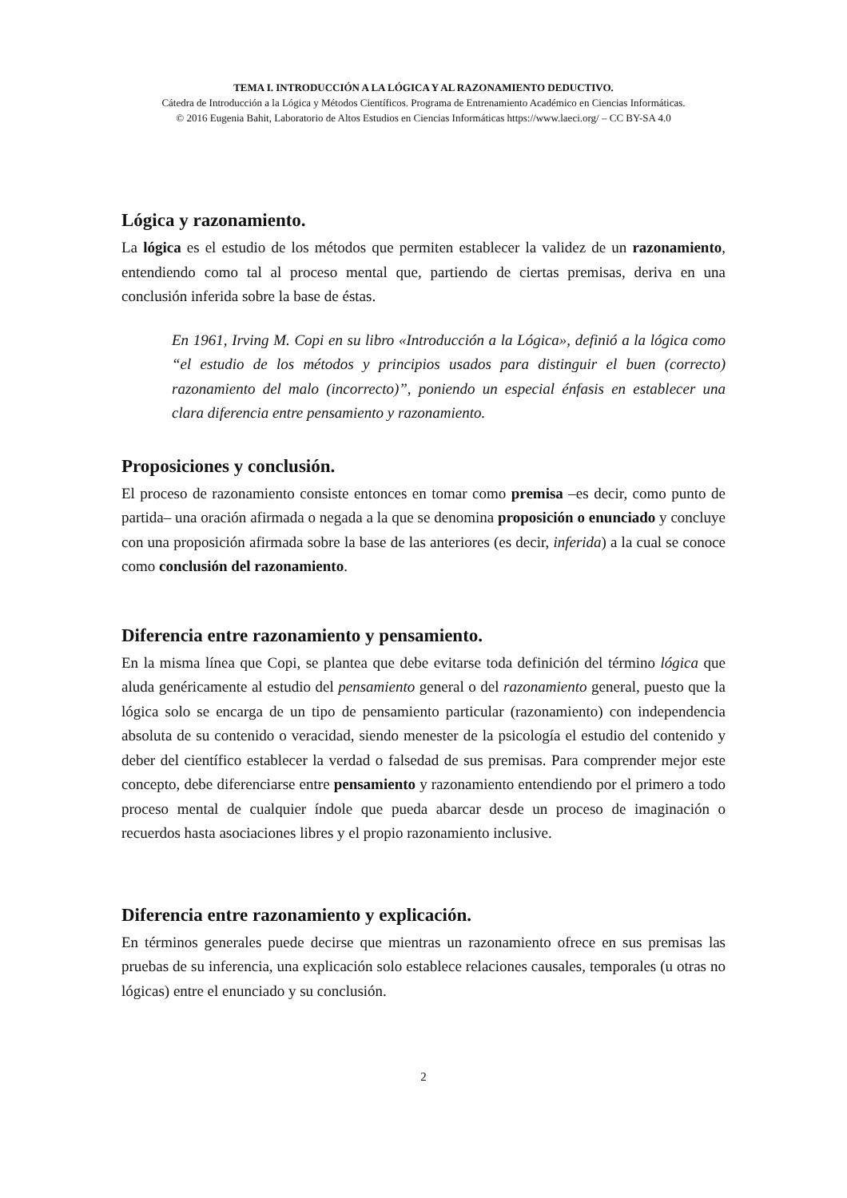TEMA I. INTRODUCCIÓN A LA LÓGICA Y AL RAZONAMIENTO DEDUCTIVO.
Cátedra de Introducción a la Lógica y Métodos Científicos. Programa de Entrenamiento Académico en Ciencias Informáticas.
© 2016 Eugenia Bahit, Laboratorio de Altos Estudios en Ciencias Informáticas https://www.laeci.org/ – CC BY-SA 4.0
Lógica y razonamiento.
La lógica es el estudio de los métodos que permiten establecer la validez de un razonamiento, entendiendo como tal al proceso mental que, partiendo de ciertas premisas, deriva en una conclusión inferida sobre la base de éstas.
En 1961, Irving M. Copi en su libro «Introducción a la Lógica», definió a la lógica como “el estudio de los métodos y principios usados para distinguir el buen (correcto) razonamiento del malo (incorrecto)”, poniendo un especial énfasis en establecer una clara diferencia entre pensamiento y razonamiento.
Proposiciones y conclusión.
El proceso de razonamiento consiste entonces en tomar como premisa –es decir, como punto de partida– una oración afirmada o negada a la que se denomina proposición o enunciado y concluye con una proposición afirmada sobre la base de las anteriores (es decir, inferida) a la cual se conoce como conclusión del razonamiento.
Diferencia entre razonamiento y pensamiento.
En la misma línea que Copi, se plantea que debe evitarse toda definición del término lógica que aluda genéricamente al estudio del pensamiento general o del razonamiento general, puesto que la lógica solo se encarga de un tipo de pensamiento particular (razonamiento) con independencia absoluta de su contenido o veracidad, siendo menester de la psicología el estudio del contenido y deber del científico establecer la verdad o falsedad de sus premisas. Para comprender mejor este concepto, debe diferenciarse entre pensamiento y razonamiento entendiendo por el primero a todo proceso mental de cualquier índole que pueda abarcar desde un proceso de imaginación o recuerdos hasta asociaciones libres y el propio razonamiento inclusive.
Diferencia entre razonamiento y explicación.
En términos generales puede decirse que mientras un razonamiento ofrece en sus premisas las pruebas de su inferencia, una explicación solo establece relaciones causales, temporales (u otras no lógicas) entre el enunciado y su conclusión.
2